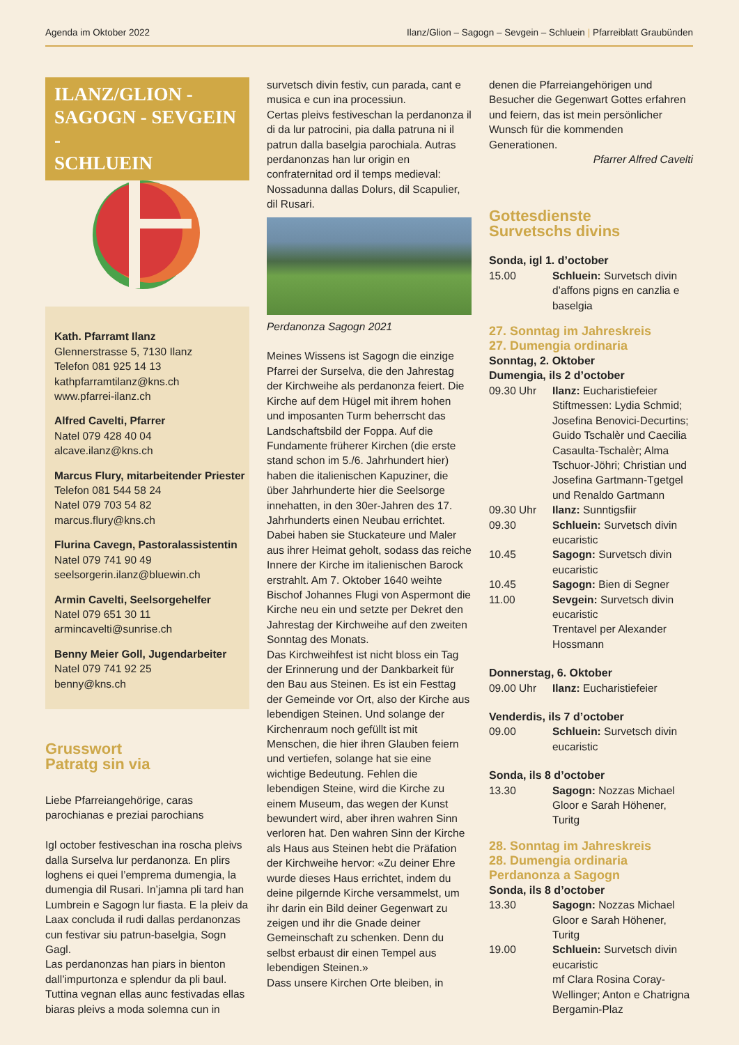Agenda im Oktober 2022 Ilanz/Glion – Sagogn – Sevgein – Schluein | Pfarreiblatt Graubünden
ILANZ/GLION -
SAGOGN - SEVGEIN -
SCHLUEIN
Kath. Pfarramt Ilanz
Glennerstrasse 5, 7130 Ilanz
Telefon 081 925 14 13
kathpfarramtilanz@kns.ch
www.pfarrei-ilanz.ch
Alfred Cavelti, Pfarrer
Natel 079 428 40 04
alcave.ilanz@kns.ch
Marcus Flury, mitarbeitender Priester
Telefon 081 544 58 24
Natel 079 703 54 82
marcus.flury@kns.ch
Flurina Cavegn, Pastoralassistentin
Natel 079 741 90 49
seelsorgerin.ilanz@bluewin.ch
Armin Cavelti, Seelsorgehelfer
Natel 079 651 30 11
armincavelti@sunrise.ch
Benny Meier Goll, Jugendarbeiter
Natel 079 741 92 25
benny@kns.ch
Grusswort
Patratg sin via
Liebe Pfarreiangehörige, caras parochianas e preziai parochians
Igl october festiveschan ina roscha pleivs dalla Surselva lur perdanonza. En plirs loghens ei quei l’emprema dumengia, la dumengia dil Rusari. In’jamna pli tard han Lumbrein e Sagogn lur fiasta. E la pleiv da Laax concluda il rudi dallas perdanonzas cun festivar siu patrun-baselgia, Sogn Gagl.
Las perdanonzas han piars in bienton dall’impurtonza e splendur da pli baul. Tuttina vegnan ellas aunc festivadas ellas biaras pleivs a moda solemna cun in
survetsch divin festiv, cun parada, cant e musica e cun ina processiun.
Certas pleivs festiveschan la perdanonza il di da lur patrocini, pia dalla patruna ni il patrun dalla baselgia parochiala. Autras perdanonzas han lur origin en confraternitad ord il temps medieval: Nossadunna dallas Dolurs, dil Scapulier, dil Rusari.
Perdanonza Sagogn 2021
Meines Wissens ist Sagogn die einzige Pfarrei der Surselva, die den Jahrestag der Kirchweihe als perdanonza feiert. Die Kirche auf dem Hügel mit ihrem hohen und imposanten Turm beherrscht das Landschaftsbild der Foppa. Auf die Fundamente früherer Kirchen (die erste stand schon im 5./6. Jahrhundert hier) haben die italienischen Kapuziner, die über Jahrhunderte hier die Seelsorge innehatten, in den 30er-Jahren des 17. Jahrhunderts einen Neubau errichtet. Dabei haben sie Stuckateure und Maler aus ihrer Heimat geholt, sodass das reiche Innere der Kirche im italienischen Barock erstrahlt. Am 7. Oktober 1640 weihte Bischof Johannes Flugi von Aspermont die Kirche neu ein und setzte per Dekret den Jahrestag der Kirchweihe auf den zweiten Sonntag des Monats.
Das Kirchweihfest ist nicht bloss ein Tag der Erinnerung und der Dankbarkeit für den Bau aus Steinen. Es ist ein Festtag der Gemeinde vor Ort, also der Kirche aus lebendigen Steinen. Und solange der Kirchenraum noch gefüllt ist mit Menschen, die hier ihren Glauben feiern und vertiefen, solange hat sie eine wichtige Bedeutung. Fehlen die lebendigen Steine, wird die Kirche zu einem Museum, das wegen der Kunst bewundert wird, aber ihren wahren Sinn verloren hat. Den wahren Sinn der Kirche als Haus aus Steinen hebt die Präfation der Kirchweihe hervor: «Zu deiner Ehre wurde dieses Haus errichtet, indem du deine pilgernde Kirche versammelst, um ihr darin ein Bild deiner Gegenwart zu zeigen und ihr die Gnade deiner Gemeinschaft zu schenken. Denn du selbst erbaust dir einen Tempel aus lebendigen Steinen.»
Dass unsere Kirchen Orte bleiben, in
denen die Pfarreiangehörigen und Besucher die Gegenwart Gottes erfahren und feiern, das ist mein persönlicher Wunsch für die kommenden Generationen.
Pfarrer Alfred Cavelti
Gottesdienste
Survetschs divins
Sonda, igl 1. d’october
15.00 Schluein: Survetsch divin d’affons pigns en canzlia e baselgia
27. Sonntag im Jahreskreis
27. Dumengia ordinaria
Sonntag, 2. Oktober
Dumengia, ils 2 d’october
09.30 Uhr Ilanz: Eucharistiefeier
Stiftmessen: Lydia Schmid; Josefina Benovici-Decurtins; Guido Tschalèr und Caecilia Casaulta-Tschalèr; Alma Tschuor-Jöhri; Christian und Josefina Gartmann-Tgetgel und Renaldo Gartmann
09.30 Uhr Ilanz: Sunntigsfiir
09.30 Schluein: Survetsch divin eucaristic
10.45 Sagogn: Survetsch divin eucaristic
10.45 Sagogn: Bien di Segner
11.00 Sevgein: Survetsch divin eucaristic
Trentavel per Alexander Hossmann
Donnerstag, 6. Oktober
09.00 Uhr Ilanz: Eucharistiefeier
Venderdis, ils 7 d’october
09.00 Schluein: Survetsch divin eucaristic
Sonda, ils 8 d’october
13.30 Sagogn: Nozzas Michael Gloor e Sarah Höhener, Turitg
28. Sonntag im Jahreskreis
28. Dumengia ordinaria
Perdanonza a Sagogn
Sonda, ils 8 d’october
13.30 Sagogn: Nozzas Michael Gloor e Sarah Höhener, Turitg
19.00 Schluein: Survetsch divin eucaristic
mf Clara Rosina Coray-Wellinger; Anton e Chatrigna Bergamin-Plaz